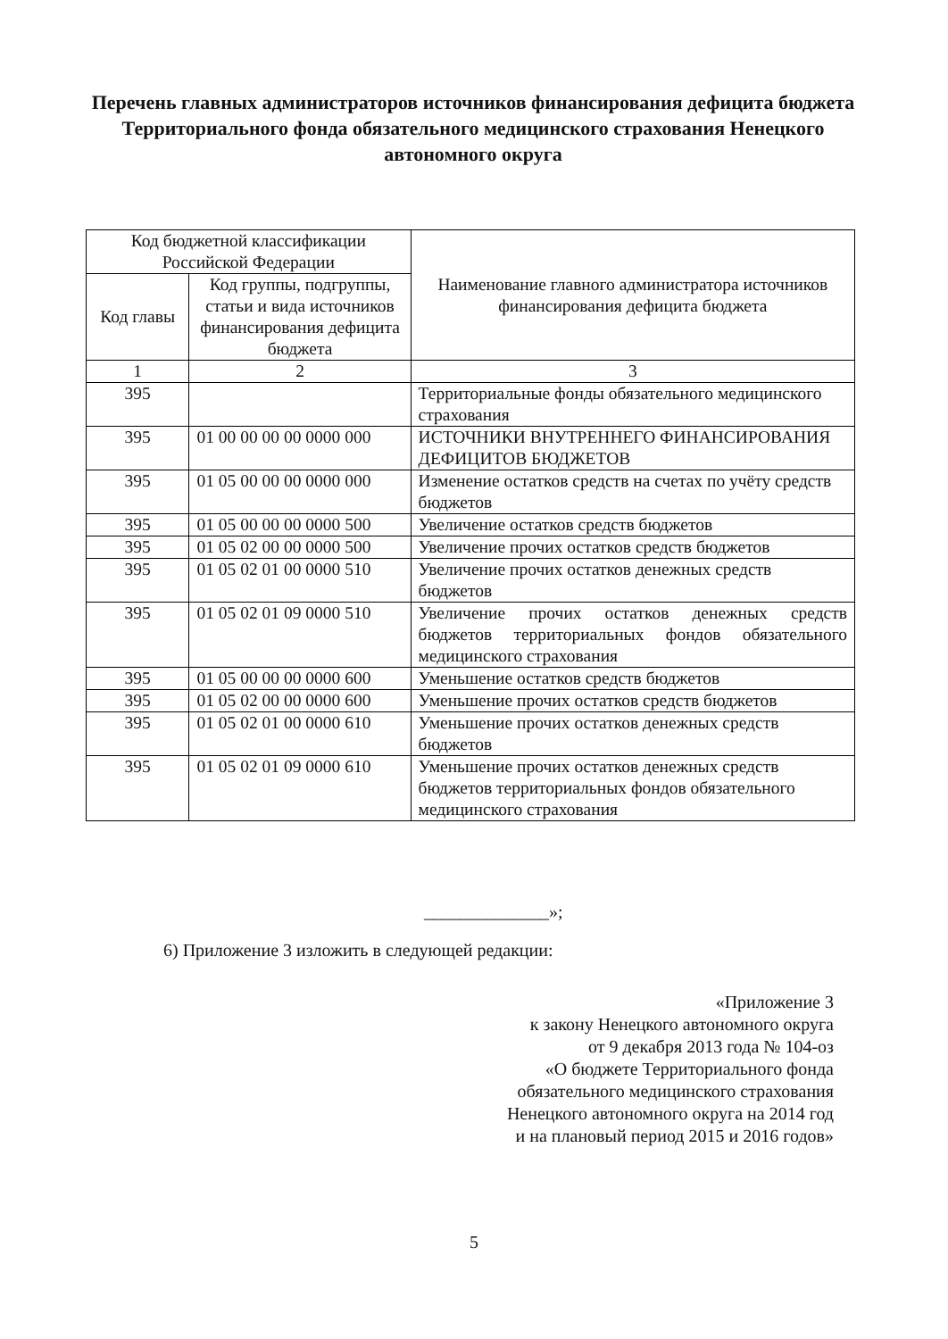Перечень главных администраторов источников финансирования дефицита бюджета Территориального фонда обязательного медицинского страхования Ненецкого автономного округа
| Код бюджетной классификации Российской Федерации | | Наименование главного администратора источников финансирования дефицита бюджета |
| --- | --- | --- |
| Код главы | Код группы, подгруппы, статьи и вида источников финансирования дефицита бюджета | |
| 1 | 2 | 3 |
| 395 | | Территориальные фонды обязательного медицинского страхования |
| 395 | 01 00 00 00 00 0000 000 | ИСТОЧНИКИ ВНУТРЕННЕГО ФИНАНСИРОВАНИЯ ДЕФИЦИТОВ БЮДЖЕТОВ |
| 395 | 01 05 00 00 00 0000 000 | Изменение остатков средств на счетах по учёту средств бюджетов |
| 395 | 01 05 00 00 00 0000 500 | Увеличение остатков средств бюджетов |
| 395 | 01 05 02 00 00 0000 500 | Увеличение прочих остатков средств бюджетов |
| 395 | 01 05 02 01 00 0000 510 | Увеличение прочих остатков денежных средств бюджетов |
| 395 | 01 05 02 01 09 0000 510 | Увеличение прочих остатков денежных средств бюджетов территориальных фондов обязательного медицинского страхования |
| 395 | 01 05 00 00 00 0000 600 | Уменьшение остатков средств бюджетов |
| 395 | 01 05 02 00 00 0000 600 | Уменьшение прочих остатков средств бюджетов |
| 395 | 01 05 02 01 00 0000 610 | Уменьшение прочих остатков денежных средств бюджетов |
| 395 | 01 05 02 01 09 0000 610 | Уменьшение прочих остатков денежных средств бюджетов территориальных фондов обязательного медицинского страхования |
______________»;
6) Приложение 3 изложить в следующей редакции:
«Приложение 3
к закону Ненецкого автономного округа
от 9 декабря 2013 года № 104-оз
«О бюджете Территориального фонда
обязательного медицинского страхования
Ненецкого автономного округа на 2014 год
и на плановый период 2015 и 2016 годов»
5